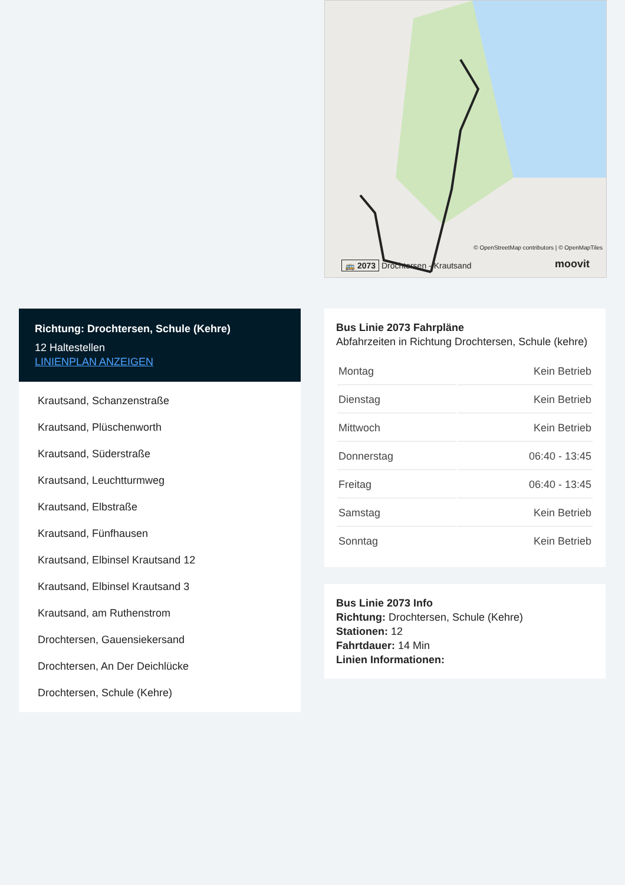🚌 2073 Drochtersen - Krautsand
moovit
© OpenStreetMap contributors | © OpenMapTiles
Richtung: Drochtersen, Schule (Kehre)
12 Haltestellen
LINIENPLAN ANZEIGEN
Krautsand, Schanzenstraße
Krautsand, Plüschenworth
Krautsand, Süderstraße
Krautsand, Leuchtturmweg
Krautsand, Elbstraße
Krautsand, Fünfhausen
Krautsand, Elbinsel Krautsand 12
Krautsand, Elbinsel Krautsand 3
Krautsand, am Ruthenstrom
Drochtersen, Gauensiekersand
Drochtersen, An Der Deichlücke
Drochtersen, Schule (Kehre)
Bus Linie 2073 Fahrpläne
Abfahrzeiten in Richtung Drochtersen, Schule (kehre)
| Montag | Kein Betrieb |
| Dienstag | Kein Betrieb |
| Mittwoch | Kein Betrieb |
| Donnerstag | 06:40 - 13:45 |
| Freitag | 06:40 - 13:45 |
| Samstag | Kein Betrieb |
| Sonntag | Kein Betrieb |
Bus Linie 2073 Info
Richtung: Drochtersen, Schule (Kehre)
Stationen: 12
Fahrtdauer: 14 Min
Linien Informationen: